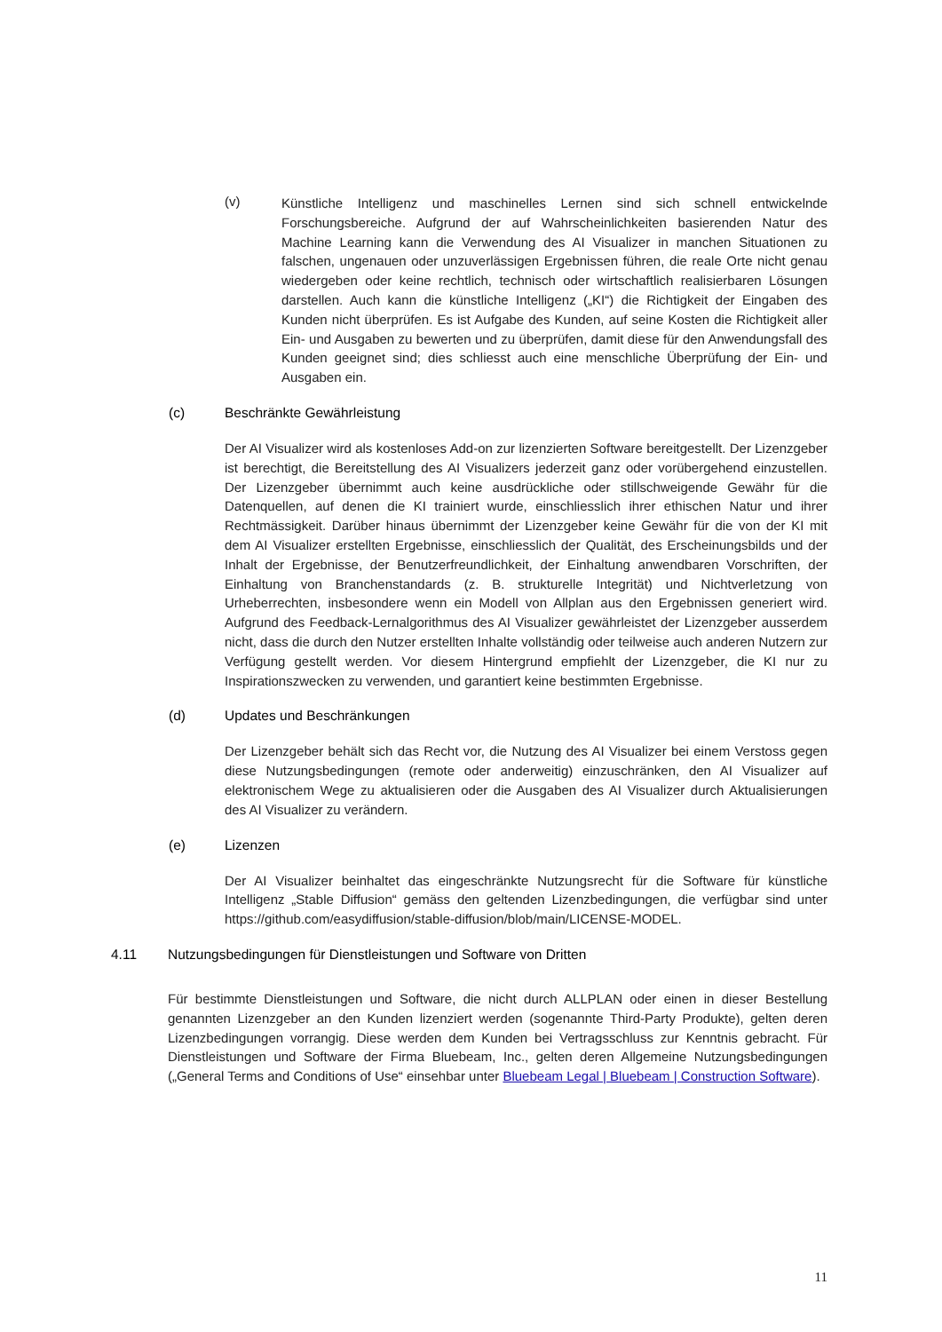(v)
Künstliche Intelligenz und maschinelles Lernen sind sich schnell entwickelnde Forschungsbereiche. Aufgrund der auf Wahrscheinlichkeiten basierenden Natur des Machine Learning kann die Verwendung des AI Visualizer in manchen Situationen zu falschen, ungenauen oder unzuverlässigen Ergebnissen führen, die reale Orte nicht genau wiedergeben oder keine rechtlich, technisch oder wirtschaftlich realisierbaren Lösungen darstellen. Auch kann die künstliche Intelligenz („KI“) die Richtigkeit der Eingaben des Kunden nicht überprüfen. Es ist Aufgabe des Kunden, auf seine Kosten die Richtigkeit aller Ein- und Ausgaben zu bewerten und zu überprüfen, damit diese für den Anwendungsfall des Kunden geeignet sind; dies schliesst auch eine menschliche Überprüfung der Ein- und Ausgaben ein.
(c) Beschränkte Gewährleistung
Der AI Visualizer wird als kostenloses Add-on zur lizenzierten Software bereitgestellt. Der Lizenzgeber ist berechtigt, die Bereitstellung des AI Visualizers jederzeit ganz oder vorübergehend einzustellen. Der Lizenzgeber übernimmt auch keine ausdrückliche oder stillschweigende Gewähr für die Datenquellen, auf denen die KI trainiert wurde, einschliesslich ihrer ethischen Natur und ihrer Rechtmässigkeit. Darüber hinaus übernimmt der Lizenzgeber keine Gewähr für die von der KI mit dem AI Visualizer erstellten Ergebnisse, einschliesslich der Qualität, des Erscheinungsbilds und der Inhalt der Ergebnisse, der Benutzerfreundlichkeit, der Einhaltung anwendbaren Vorschriften, der Einhaltung von Branchenstandards (z. B. strukturelle Integrität) und Nichtverletzung von Urheberrechten, insbesondere wenn ein Modell von Allplan aus den Ergebnissen generiert wird. Aufgrund des Feedback-Lernalgorithmus des AI Visualizer gewährleistet der Lizenzgeber ausserdem nicht, dass die durch den Nutzer erstellten Inhalte vollständig oder teilweise auch anderen Nutzern zur Verfügung gestellt werden. Vor diesem Hintergrund empfiehlt der Lizenzgeber, die KI nur zu Inspirationszwecken zu verwenden, und garantiert keine bestimmten Ergebnisse.
(d) Updates und Beschränkungen
Der Lizenzgeber behält sich das Recht vor, die Nutzung des AI Visualizer bei einem Verstoss gegen diese Nutzungsbedingungen (remote oder anderweitig) einzuschränken, den AI Visualizer auf elektronischem Wege zu aktualisieren oder die Ausgaben des AI Visualizer durch Aktualisierungen des AI Visualizer zu verändern.
(e) Lizenzen
Der AI Visualizer beinhaltet das eingeschränkte Nutzungsrecht für die Software für künstliche Intelligenz „Stable Diffusion“ gemäss den geltenden Lizenzbedingungen, die verfügbar sind unter https://github.com/easydiffusion/stable-diffusion/blob/main/LICENSE-MODEL.
4.11 Nutzungsbedingungen für Dienstleistungen und Software von Dritten
Für bestimmte Dienstleistungen und Software, die nicht durch ALLPLAN oder einen in dieser Bestellung genannten Lizenzgeber an den Kunden lizenziert werden (sogenannte Third-Party Produkte), gelten deren Lizenzbedingungen vorrangig. Diese werden dem Kunden bei Vertragsschluss zur Kenntnis gebracht. Für Dienstleistungen und Software der Firma Bluebeam, Inc., gelten deren Allgemeine Nutzungsbedingungen („General Terms and Conditions of Use“ einsehbar unter Bluebeam Legal | Bluebeam | Construction Software).
11